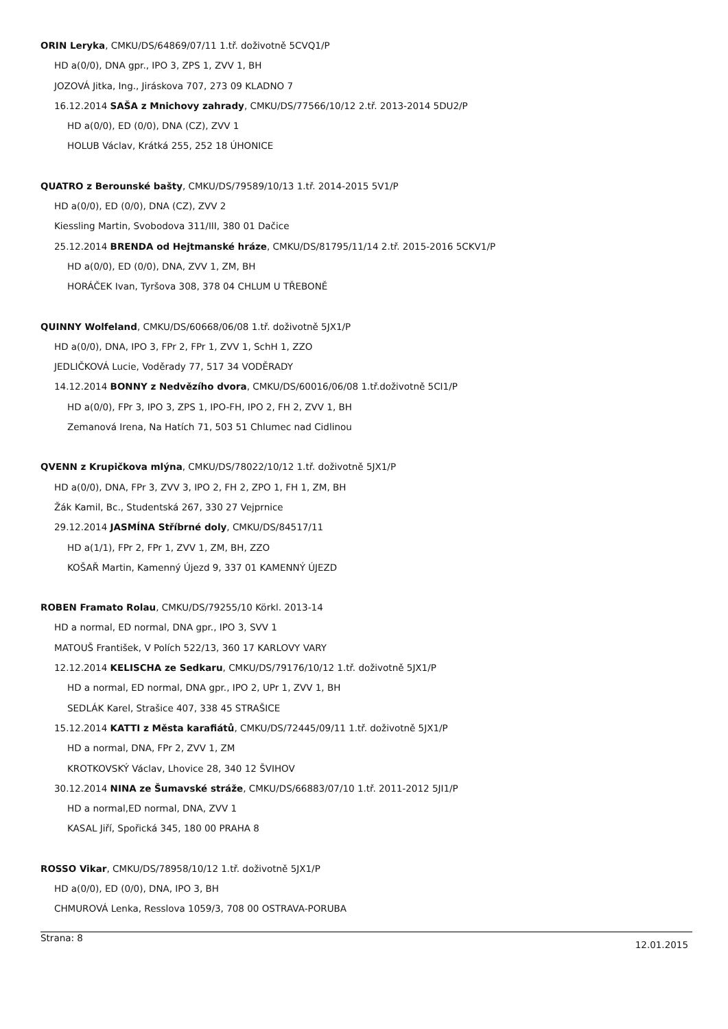ORIN Leryka, CMKU/DS/64869/07/11 1.tř. doživotně 5CVQ1/P
HD a(0/0), DNA gpr., IPO 3, ZPS 1, ZVV 1, BH
JOZOVÁ Jitka, Ing., Jiráskova 707, 273 09 KLADNO 7
16.12.2014 SAŠA z Mnichovy zahrady, CMKU/DS/77566/10/12 2.tř. 2013-2014 5DU2/P
HD a(0/0), ED (0/0), DNA (CZ), ZVV 1
HOLUB Václav, Krátká 255, 252 18 ÚHONICE
QUATRO z Berounské bašty, CMKU/DS/79589/10/13 1.tř. 2014-2015 5V1/P
HD a(0/0), ED (0/0), DNA (CZ), ZVV 2
Kiessling Martin, Svobodova 311/III, 380 01 Dačice
25.12.2014 BRENDA od Hejtmanské hráze, CMKU/DS/81795/11/14 2.tř. 2015-2016 5CKV1/P
HD a(0/0), ED (0/0), DNA, ZVV 1, ZM, BH
HORÁČEK Ivan, Tyršova 308, 378 04 CHLUM U TŘEBONĚ
QUINNY Wolfeland, CMKU/DS/60668/06/08 1.tř. doživotně 5JX1/P
HD a(0/0), DNA, IPO 3, FPr 2, FPr 1, ZVV 1, SchH 1, ZZO
JEDLIČKOVÁ Lucie, Voděrady 77, 517 34 VODĚRADY
14.12.2014 BONNY z Nedvězího dvora, CMKU/DS/60016/06/08 1.tř.doživotně 5CI1/P
HD a(0/0), FPr 3, IPO 3, ZPS 1, IPO-FH, IPO 2, FH 2, ZVV 1, BH
Zemanová Irena, Na Hatích 71, 503 51 Chlumec nad Cidlinou
QVENN z Krupičkova mlýna, CMKU/DS/78022/10/12 1.tř. doživotně 5JX1/P
HD a(0/0), DNA, FPr 3, ZVV 3, IPO 2, FH 2, ZPO 1, FH 1, ZM, BH
Žák Kamil, Bc., Studentská 267, 330 27 Vejprnice
29.12.2014 JASMÍNA Stříbrné doly, CMKU/DS/84517/11
HD a(1/1), FPr 2, FPr 1, ZVV 1, ZM, BH, ZZO
KOŠAŘ Martin, Kamenný Újezd 9, 337 01 KAMENNÝ ÚJEZD
ROBEN Framato Rolau, CMKU/DS/79255/10 Körkl. 2013-14
HD a normal, ED normal, DNA gpr., IPO 3, SVV 1
MATOUŠ František, V Polích 522/13, 360 17 KARLOVY VARY
12.12.2014 KELISCHA ze Sedkaru, CMKU/DS/79176/10/12 1.tř. doživotně 5JX1/P
HD a normal, ED normal, DNA gpr., IPO 2, UPr 1, ZVV 1, BH
SEDLÁK Karel, Strašice 407, 338 45 STRAŠICE
15.12.2014 KATTI z Města karafiátů, CMKU/DS/72445/09/11 1.tř. doživotně 5JX1/P
HD a normal, DNA, FPr 2, ZVV 1, ZM
KROTKOVSKÝ Václav, Lhovice 28, 340 12 ŠVIHOV
30.12.2014 NINA ze Šumavské stráže, CMKU/DS/66883/07/10 1.tř. 2011-2012 5JI1/P
HD a normal,ED normal, DNA, ZVV 1
KASAL Jiří, Spořická 345, 180 00 PRAHA 8
ROSSO Vikar, CMKU/DS/78958/10/12 1.tř. doživotně 5JX1/P
HD a(0/0), ED (0/0), DNA, IPO 3, BH
CHMUROVÁ Lenka, Resslova 1059/3, 708 00 OSTRAVA-PORUBA
Strana: 8 12.01.2015